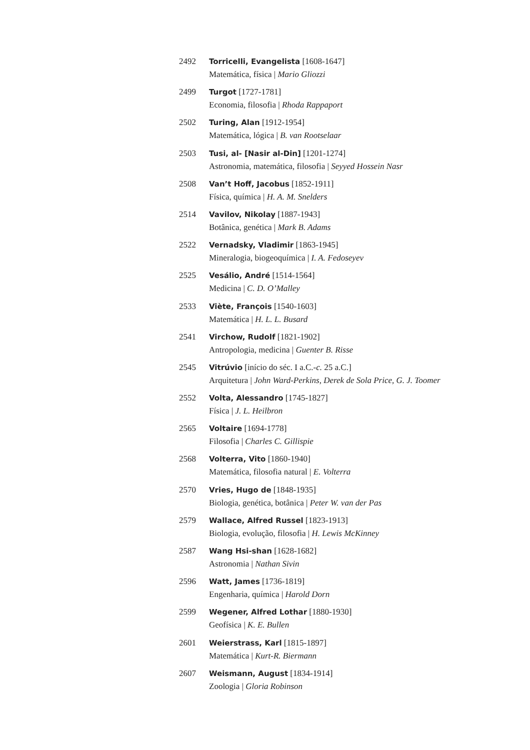2492 Torricelli, Evangelista [1608-1647]
Matemática, física | Mario Gliozzi
2499 Turgot [1727-1781]
Economia, filosofia | Rhoda Rappaport
2502 Turing, Alan [1912-1954]
Matemática, lógica | B. van Rootselaar
2503 Tusi, al- [Nasir al-Din] [1201-1274]
Astronomia, matemática, filosofia | Seyyed Hossein Nasr
2508 Van’t Hoff, Jacobus [1852-1911]
Física, química | H. A. M. Snelders
2514 Vavilov, Nikolay [1887-1943]
Botânica, genética | Mark B. Adams
2522 Vernadsky, Vladimir [1863-1945]
Mineralogia, biogeoquímica | I. A. Fedoseyev
2525 Vesálio, André [1514-1564]
Medicina | C. D. O’Malley
2533 Viète, François [1540-1603]
Matemática | H. L. L. Busard
2541 Virchow, Rudolf [1821-1902]
Antropologia, medicina | Guenter B. Risse
2545 Vitrúvio [início do séc. I a.C.-c. 25 a.C.]
Arquitetura | John Ward-Perkins, Derek de Sola Price, G. J. Toomer
2552 Volta, Alessandro [1745-1827]
Física | J. L. Heilbron
2565 Voltaire [1694-1778]
Filosofia | Charles C. Gillispie
2568 Volterra, Vito [1860-1940]
Matemática, filosofia natural | E. Volterra
2570 Vries, Hugo de [1848-1935]
Biologia, genética, botânica | Peter W. van der Pas
2579 Wallace, Alfred Russel [1823-1913]
Biologia, evolução, filosofia | H. Lewis McKinney
2587 Wang Hsi-shan [1628-1682]
Astronomia | Nathan Sivin
2596 Watt, James [1736-1819]
Engenharia, química | Harold Dorn
2599 Wegener, Alfred Lothar [1880-1930]
Geofísica | K. E. Bullen
2601 Weierstrass, Karl [1815-1897]
Matemática | Kurt-R. Biermann
2607 Weismann, August [1834-1914]
Zoologia | Gloria Robinson